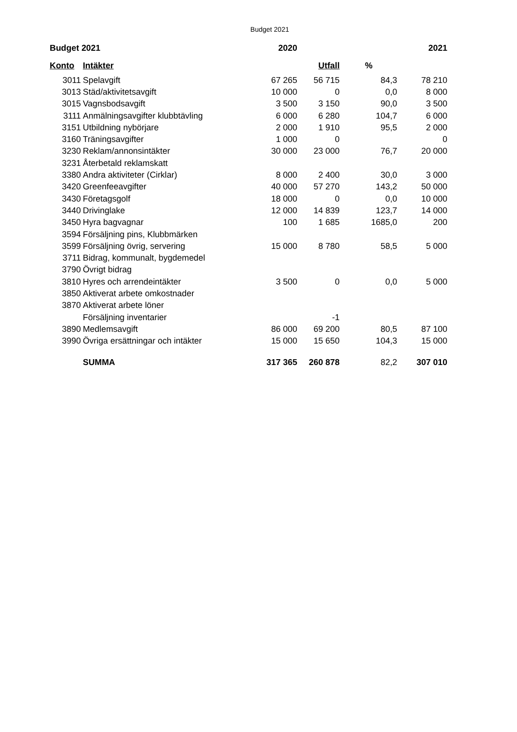Budget 2021
| Budget 2021 | | 2020 | | | 2021 |
| --- | --- | --- | --- | --- | --- |
| Konto | Intäkter | | Utfall | % | |
| 3011 | Spelavgift | 67 265 | 56 715 | 84,3 | 78 210 |
| 3013 | Städ/aktivitetsavgift | 10 000 | 0 | 0,0 | 8 000 |
| 3015 | Vagnsbodsavgift | 3 500 | 3 150 | 90,0 | 3 500 |
| 3111 | Anmälningsavgifter klubbtävling | 6 000 | 6 280 | 104,7 | 6 000 |
| 3151 | Utbildning nybörjare | 2 000 | 1 910 | 95,5 | 2 000 |
| 3160 | Träningsavgifter | 1 000 | 0 | | 0 |
| 3230 | Reklam/annonsintäkter | 30 000 | 23 000 | 76,7 | 20 000 |
| 3231 | Återbetald reklamskatt | | | | |
| 3380 | Andra aktiviteter (Cirklar) | 8 000 | 2 400 | 30,0 | 3 000 |
| 3420 | Greenfeeavgifter | 40 000 | 57 270 | 143,2 | 50 000 |
| 3430 | Företagsgolf | 18 000 | 0 | 0,0 | 10 000 |
| 3440 | Drivinglake | 12 000 | 14 839 | 123,7 | 14 000 |
| 3450 | Hyra bagvagnar | 100 | 1 685 | 1685,0 | 200 |
| 3594 | Försäljning pins, Klubbmärken | | | | |
| 3599 | Försäljning övrig, servering | 15 000 | 8 780 | 58,5 | 5 000 |
| 3711 | Bidrag, kommunalt, bygdemedel | | | | |
| 3790 | Övrigt bidrag | | | | |
| 3810 | Hyres och arrendeintäkter | 3 500 | 0 | 0,0 | 5 000 |
| 3850 | Aktiverat arbete omkostnader | | | | |
| 3870 | Aktiverat arbete löner | | | | |
| | Försäljning inventarier | | -1 | | |
| 3890 | Medlemsavgift | 86 000 | 69 200 | 80,5 | 87 100 |
| 3990 | Övriga ersättningar och intäkter | 15 000 | 15 650 | 104,3 | 15 000 |
| | SUMMA | 317 365 | 260 878 | 82,2 | 307 010 |